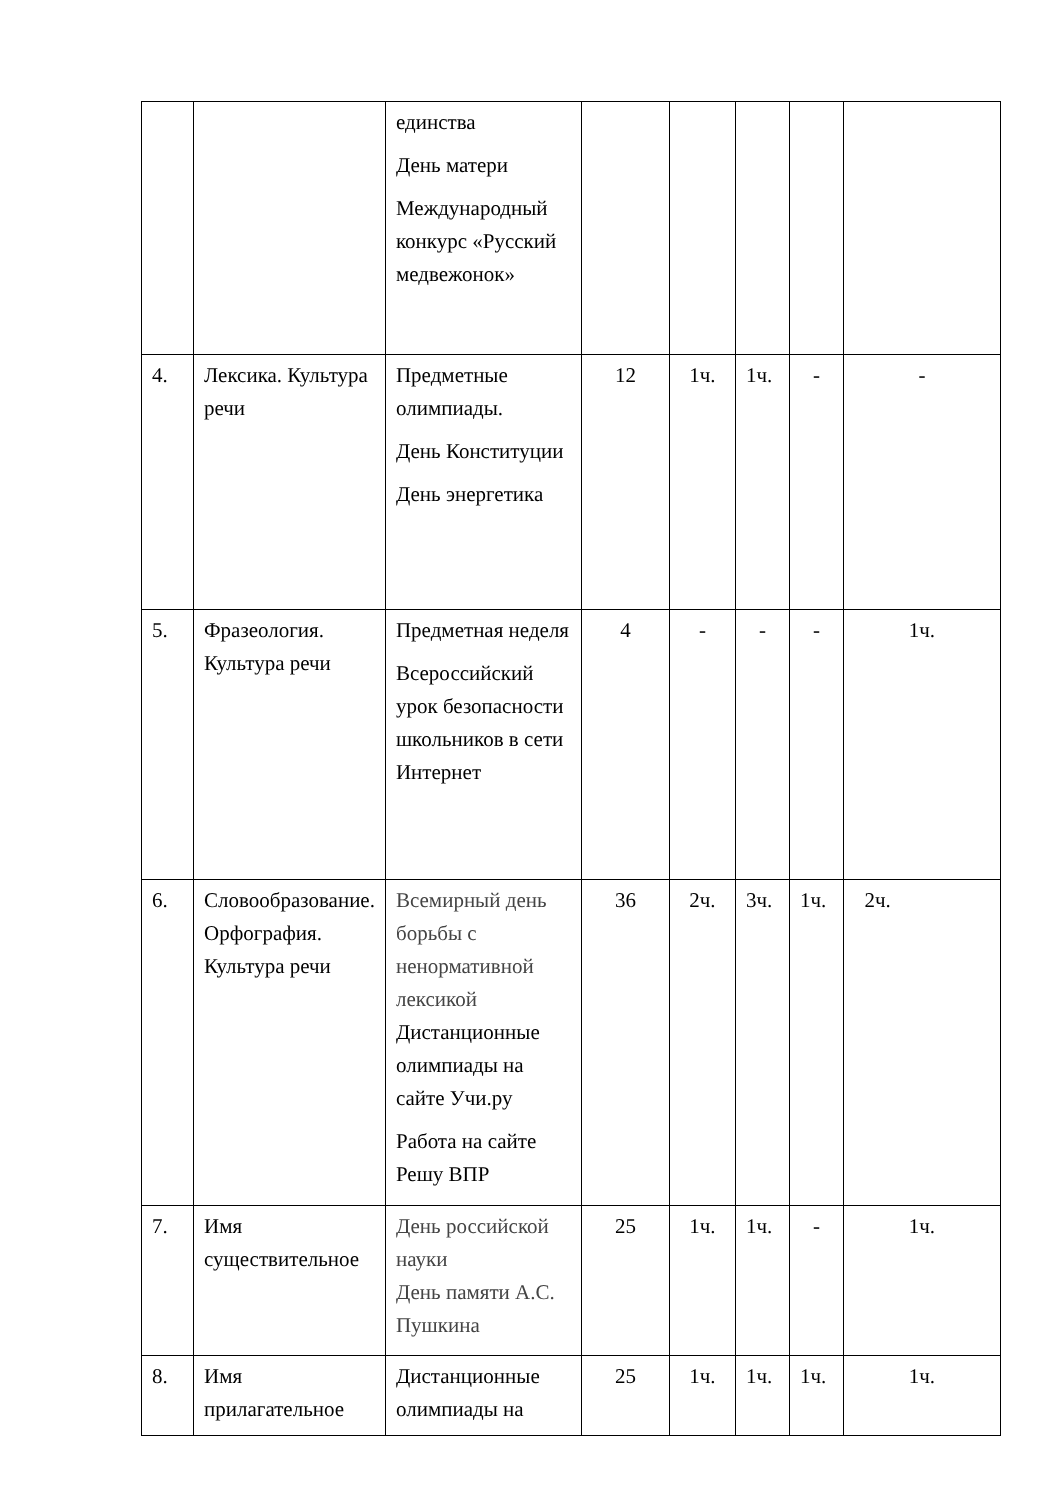| | | единства День матери Международный конкурс «Русский медвежонок» | | | | | |
| 4. | Лексика. Культура речи | Предметные олимпиады. День Конституции День энергетика | 12 | 1ч. | 1ч. | - | - |
| 5. | Фразеология. Культура речи | Предметная неделя Всероссийский урок безопасности школьников в сети Интернет | 4 | - | - | - | 1ч. |
| 6. | Словообразование. Орфография. Культура речи | Всемирный день борьбы с ненормативной лексикой Дистанционные олимпиады на сайте Учи.ру Работа на сайте Решу ВПР | 36 | 2ч. | 3ч. | 1ч. | 2ч. |
| 7. | Имя существительное | День российской науки День памяти А.С. Пушкина | 25 | 1ч. | 1ч. | - | 1ч. |
| 8. | Имя прилагательное | Дистанционные олимпиады на | 25 | 1ч. | 1ч. | 1ч. | 1ч. |